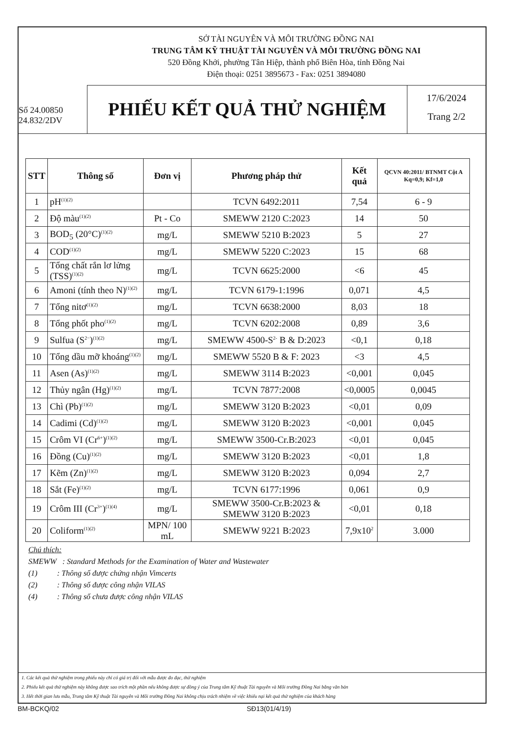SỞ TÀI NGUYÊN VÀ MÔI TRƯỜNG ĐỒNG NAI
TRUNG TÂM KỸ THUẬT TÀI NGUYÊN VÀ MÔI TRƯỜNG ĐỒNG NAI
520 Đồng Khởi, phường Tân Hiệp, thành phố Biên Hòa, tỉnh Đồng Nai
Điện thoại: 0251 3895673 - Fax: 0251 3894080
Số 24.00850
24.832/2DV
PHIẾU KẾT QUẢ THỬ NGHIỆM
17/6/2024
Trang 2/2
| STT | Thông số | Đơn vị | Phương pháp thử | Kết quả | QCVN 40:2011/ BTNMT Cột A Kq=0,9; Kf=1,0 |
| --- | --- | --- | --- | --- | --- |
| 1 | pH<sup>(1)(2)</sup> | | TCVN 6492:2011 | 7,54 | 6 - 9 |
| 2 | Độ màu<sup>(1)(2)</sup> | Pt - Co | SMEWW 2120 C:2023 | 14 | 50 |
| 3 | BOD<sub>5</sub> (20°C)<sup>(1)(2)</sup> | mg/L | SMEWW 5210 B:2023 | 5 | 27 |
| 4 | COD<sup>(1)(2)</sup> | mg/L | SMEWW 5220 C:2023 | 15 | 68 |
| 5 | Tổng chất rắn lơ lửng (TSS)<sup>(1)(2)</sup> | mg/L | TCVN 6625:2000 | <6 | 45 |
| 6 | Amoni (tính theo N)<sup>(1)(2)</sup> | mg/L | TCVN 6179-1:1996 | 0,071 | 4,5 |
| 7 | Tổng nitơ<sup>(1)(2)</sup> | mg/L | TCVN 6638:2000 | 8,03 | 18 |
| 8 | Tổng phốt pho<sup>(1)(2)</sup> | mg/L | TCVN 6202:2008 | 0,89 | 3,6 |
| 9 | Sulfua (S<sup>2−</sup>)<sup>(1)(2)</sup> | mg/L | SMEWW 4500-S<sup>2-</sup> B & D:2023 | <0,1 | 0,18 |
| 10 | Tổng dầu mỡ khoáng<sup>(1)(2)</sup> | mg/L | SMEWW 5520 B & F: 2023 | <3 | 4,5 |
| 11 | Asen (As)<sup>(1)(2)</sup> | mg/L | SMEWW 3114 B:2023 | <0,001 | 0,045 |
| 12 | Thủy ngân (Hg)<sup>(1)(2)</sup> | mg/L | TCVN 7877:2008 | <0,0005 | 0,0045 |
| 13 | Chì (Pb)<sup>(1)(2)</sup> | mg/L | SMEWW 3120 B:2023 | <0,01 | 0,09 |
| 14 | Cadimi (Cd)<sup>(1)(2)</sup> | mg/L | SMEWW 3120 B:2023 | <0,001 | 0,045 |
| 15 | Crôm VI (Cr<sup>6+</sup>)<sup>(1)(2)</sup> | mg/L | SMEWW 3500-Cr.B:2023 | <0,01 | 0,045 |
| 16 | Đồng (Cu)<sup>(1)(2)</sup> | mg/L | SMEWW 3120 B:2023 | <0,01 | 1,8 |
| 17 | Kẽm (Zn)<sup>(1)(2)</sup> | mg/L | SMEWW 3120 B:2023 | 0,094 | 2,7 |
| 18 | Sắt (Fe)<sup>(1)(2)</sup> | mg/L | TCVN 6177:1996 | 0,061 | 0,9 |
| 19 | Crôm III (Cr<sup>3+</sup>)<sup>(1)(4)</sup> | mg/L | SMEWW 3500-Cr.B:2023 & SMEWW 3120 B:2023 | <0,01 | 0,18 |
| 20 | Coliform<sup>(1)(2)</sup> | MPN/ 100 mL | SMEWW 9221 B:2023 | 7,9x10<sup>2</sup> | 3.000 |
Chú thích:
SMEWW : Standard Methods for the Examination of Water and Wastewater
(1) : Thông số được chứng nhận Vimcerts
(2) : Thông số được công nhận VILAS
(4) : Thông số chưa được công nhận VILAS
1. Các kết quả thử nghiệm trong phiếu này chỉ có giá trị đối với mẫu được đo đạc, thử nghiệm
2. Phiếu kết quả thử nghiệm này không được sao trích một phần nếu không được sự đồng ý của Trung tâm Kỹ thuật Tài nguyên và Môi trường Đồng Nai bằng văn bản
3. Hết thời gian lưu mẫu, Trung tâm Kỹ thuật Tài nguyên và Môi trường Đồng Nai không chịu trách nhiệm về việc khiếu nại kết quả thử nghiệm của khách hàng
BM-BCKQ/02 SĐ13(01/4/19)